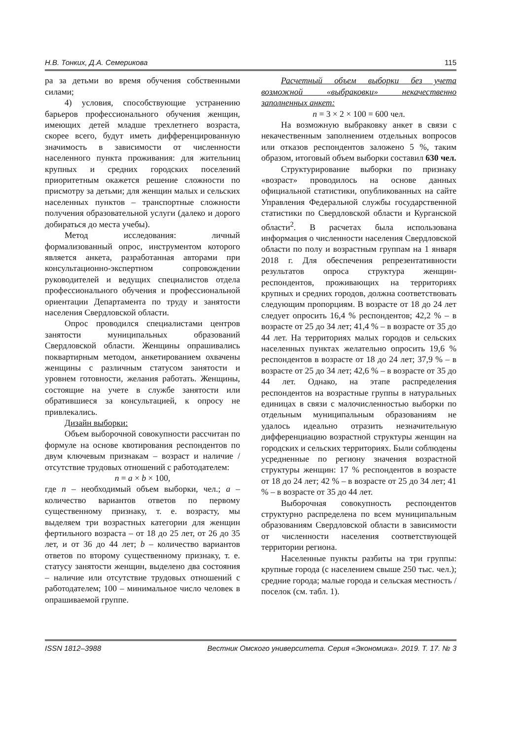Н.В. Тонких, Д.А. Семерикова 115
ра за детьми во время обучения собственными силами;
4) условия, способствующие устранению барьеров профессионального обучения женщин, имеющих детей младше трехлетнего возраста, скорее всего, будут иметь дифференцированную значимость в зависимости от численности населенного пункта проживания: для жительниц крупных и средних городских поселений приоритетным окажется решение сложности по присмотру за детьми; для женщин малых и сельских населенных пунктов – транспортные сложности получения образовательной услуги (далеко и дорого добираться до места учебы).
Метод исследования: личный формализованный опрос, инструментом которого является анкета, разработанная авторами при консультационно-экспертном сопровождении руководителей и ведущих специалистов отдела профессионального обучения и профессиональной ориентации Департамента по труду и занятости населения Свердловской области.
Опрос проводился специалистами центров занятости муниципальных образований Свердловской области. Женщины опрашивались поквартирным методом, анкетированием охвачены женщины с различным статусом занятости и уровнем готовности, желания работать. Женщины, состоящие на учете в службе занятости или обратившиеся за консультацией, к опросу не привлекались.
Дизайн выборки:
Объем выборочной совокупности рассчитан по формуле на основе квотирования респондентов по двум ключевым признакам – возраст и наличие / отсутствие трудовых отношений с работодателем:
n = a × b × 100,
где n – необходимый объем выборки, чел.; a – количество вариантов ответов по первому существенному признаку, т. е. возрасту, мы выделяем три возрастных категории для женщин фертильного возраста – от 18 до 25 лет, от 26 до 35 лет, и от 36 до 44 лет; b – количество вариантов ответов по второму существенному признаку, т. е. статусу занятости женщин, выделено два состояния – наличие или отсутствие трудовых отношений с работодателем; 100 – минимальное число человек в опрашиваемой группе.
Расчетный объем выборки без учета возможной «выбраковки» некачественно заполненных анкет:
n = 3 × 2 × 100 = 600 чел.
На возможную выбраковку анкет в связи с некачественным заполнением отдельных вопросов или отказов респондентов заложено 5 %, таким образом, итоговый объем выборки составил 630 чел.
Структурирование выборки по признаку «возраст» проводилось на основе данных официальной статистики, опубликованных на сайте Управления Федеральной службы государственной статистики по Свердловской области и Курганской области<sup>2</sup>. В расчетах была использована информация о численности населения Свердловской области по полу и возрастным группам на 1 января 2018 г. Для обеспечения репрезентативности результатов опроса структура женщин-респондентов, проживающих на территориях крупных и средних городов, должна соответствовать следующим пропорциям. В возрасте от 18 до 24 лет следует опросить 16,4 % респондентов; 42,2 % – в возрасте от 25 до 34 лет; 41,4 % – в возрасте от 35 до 44 лет. На территориях малых городов и сельских населенных пунктах желательно опросить 19,6 % респондентов в возрасте от 18 до 24 лет; 37,9 % – в возрасте от 25 до 34 лет; 42,6 % – в возрасте от 35 до 44 лет. Однако, на этапе распределения респондентов на возрастные группы в натуральных единицах в связи с малочисленностью выборки по отдельным муниципальным образованиям не удалось идеально отразить незначительную дифференциацию возрастной структуры женщин на городских и сельских территориях. Были соблюдены усредненные по региону значения возрастной структуры женщин: 17 % респондентов в возрасте от 18 до 24 лет; 42 % – в возрасте от 25 до 34 лет; 41 % – в возрасте от 35 до 44 лет.
Выборочная совокупность респондентов структурно распределена по всем муниципальным образованиям Свердловской области в зависимости от численности населения соответствующей территории региона.
Населенные пункты разбиты на три группы: крупные города (с населением свыше 250 тыс. чел.); средние города; малые города и сельская местность / поселок (см. табл. 1).
ISSN 1812–3988 Вестник Омского университета. Серия «Экономика». 2019. Т. 17. № 3